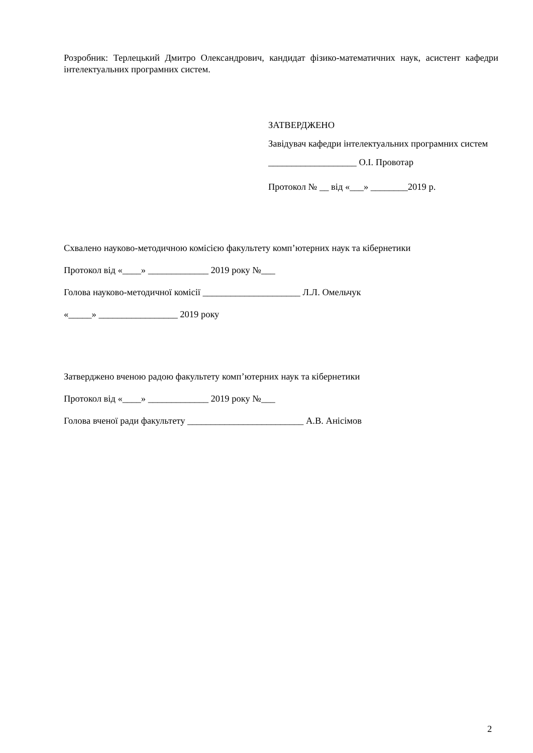Розробник: Терлецький Дмитро Олександрович, кандидат фізико-математичних наук, асистент кафедри інтелектуальних програмних систем.
ЗАТВЕРДЖЕНО
Завідувач кафедри інтелектуальних програмних систем
___________________ О.І. Провотар
Протокол № __ від «___» ________2019 р.
Схвалено науково-методичною комісією факультету комп’ютерних наук та кібернетики
Протокол від «____» _____________ 2019 року №___
Голова науково-методичної комісії _____________________ Л.Л. Омельчук
«_____» _________________ 2019 року
Затверджено вченою радою факультету комп’ютерних наук та кібернетики
Протокол від «____» _____________ 2019 року №___
Голова вченої ради факультету _________________________ А.В. Анісімов
2